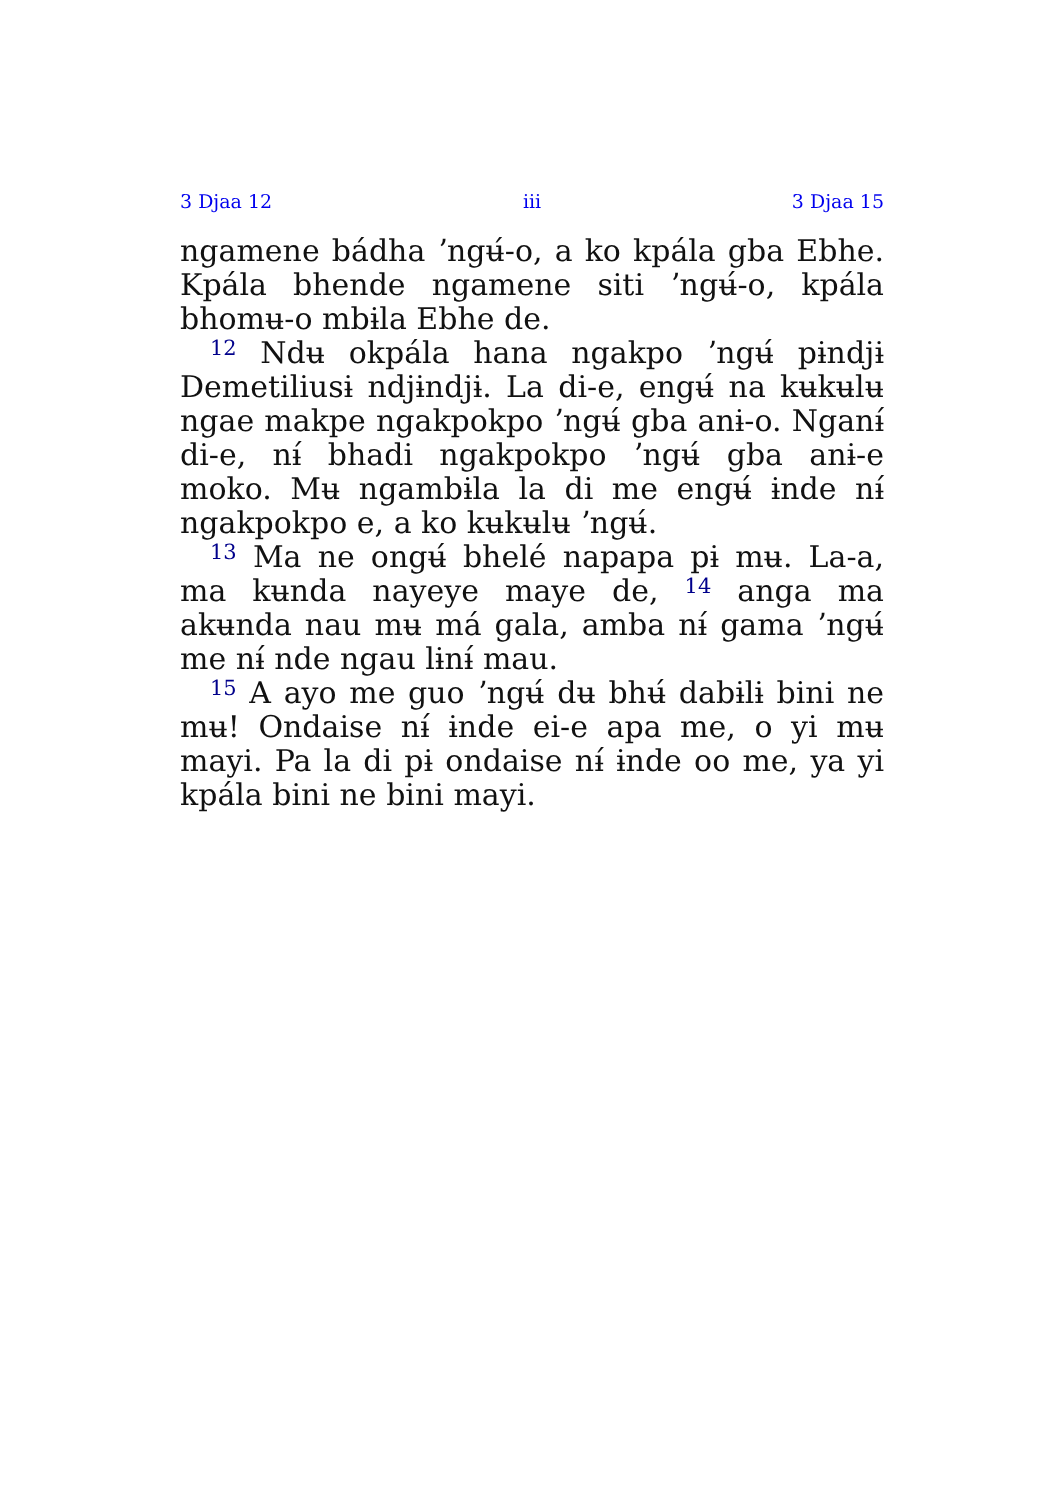3 Djaa 12 iii 3 Djaa 15
ngamene bádha ʼngʉ́-o, a ko kpála gba Ebhe. Kpála bhende ngamene siti ʼngʉ́-o, kpála bhomʉ-o mbɨla Ebhe de.
<sup>12</sup> Ndʉ okpála hana ngakpo ʼngʉ́ pɨndjɨ Demetiliusɨ ndjɨndjɨ. La di-e, engʉ́ na kʉkʉlʉ ngae makpe ngakpokpo ʼngʉ́ gba anɨ-o. Nganɨ́ di-e, nɨ́ bhadi ngakpokpo ʼngʉ́ gba anɨ-e moko. Mʉ ngambɨla la di me engʉ́ ɨnde nɨ́ ngakpokpo e, a ko kʉkʉlʉ ʼngʉ́.
<sup>13</sup> Ma ne ongʉ́ bhelé napapa pɨ mʉ. La-a, ma kʉnda nayeye maye de, <sup>14</sup> anga ma akʉnda nau mʉ má gala, amba nɨ́ gama ʼngʉ́ me nɨ́ nde ngau lɨnɨ́ mau.
<sup>15</sup> A ayo me guo ʼngʉ́ dʉ bhʉ́ dabɨlɨ bini ne mʉ! Ondaise nɨ́ ɨnde ei-e apa me, o yi mʉ mayi. Pa la di pɨ ondaise nɨ́ ɨnde oo me, ya yi kpála bini ne bini mayi.